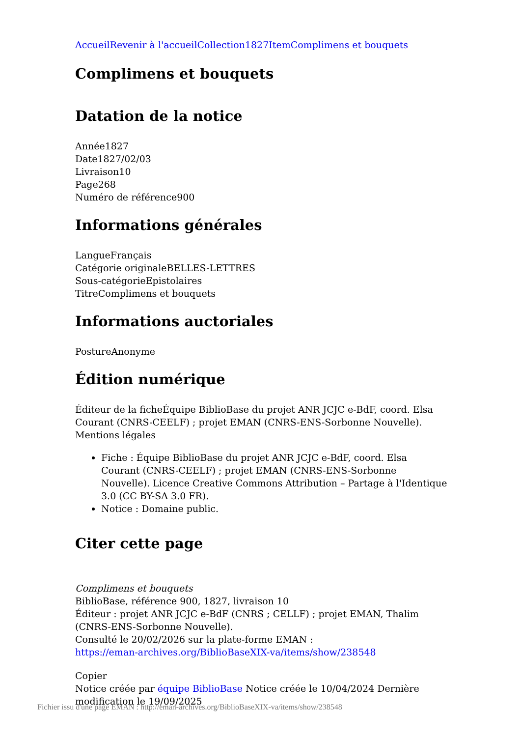Accueil Revenir à l'accueil Collection 1827 Item Complimens et bouquets
Complimens et bouquets
Datation de la notice
Année1827
Date1827/02/03
Livraison10
Page268
Numéro de référence900
Informations générales
LangueFrançais
Catégorie originaleBELLES-LETTRES
Sous-catégorieEpistolaires
TitreComplimens et bouquets
Informations auctoriales
PostureAnonyme
Édition numérique
Éditeur de la ficheÉquipe BiblioBase du projet ANR JCJC e-BdF, coord. Elsa Courant (CNRS-CEELF) ; projet EMAN (CNRS-ENS-Sorbonne Nouvelle).
Mentions légales
Fiche : Équipe BiblioBase du projet ANR JCJC e-BdF, coord. Elsa Courant (CNRS-CEELF) ; projet EMAN (CNRS-ENS-Sorbonne Nouvelle). Licence Creative Commons Attribution – Partage à l'Identique 3.0 (CC BY-SA 3.0 FR).
Notice : Domaine public.
Citer cette page
Complimens et bouquets
BiblioBase, référence 900, 1827, livraison 10
Éditeur : projet ANR JCJC e-BdF (CNRS ; CELLF) ; projet EMAN, Thalim (CNRS-ENS-Sorbonne Nouvelle).
Consulté le 20/02/2026 sur la plate-forme EMAN :
https://eman-archives.org/BiblioBaseXIX-va/items/show/238548
Copier
Notice créée par équipe BiblioBase Notice créée le 10/04/2024 Dernière modification le 19/09/2025
Fichier issu d'une page EMAN : http://eman-archives.org/BiblioBaseXIX-va/items/show/238548